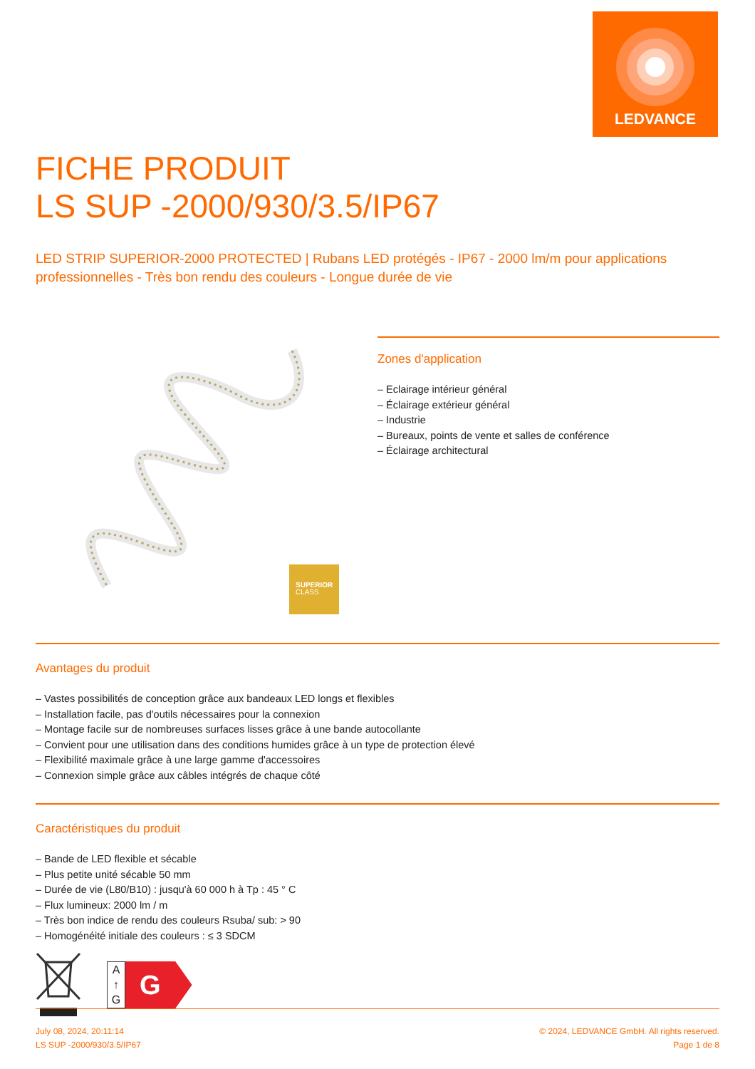LEDVANCE
FICHE PRODUIT
LS SUP -2000/930/3.5/IP67
LED STRIP SUPERIOR-2000 PROTECTED | Rubans LED protégés - IP67 - 2000 lm/m pour applications professionnelles - Très bon rendu des couleurs - Longue durée de vie
SUPERIOR
CLASS
Zones d'application
– Eclairage intérieur général
– Éclairage extérieur général
– Industrie
– Bureaux, points de vente et salles de conférence
– Éclairage architectural
Avantages du produit
– Vastes possibilités de conception grâce aux bandeaux LED longs et flexibles
– Installation facile, pas d'outils nécessaires pour la connexion
– Montage facile sur de nombreuses surfaces lisses grâce à une bande autocollante
– Convient pour une utilisation dans des conditions humides grâce à un type de protection élevé
– Flexibilité maximale grâce à une large gamme d'accessoires
– Connexion simple grâce aux câbles intégrés de chaque côté
Caractéristiques du produit
– Bande de LED flexible et sécable
– Plus petite unité sécable 50 mm
– Durée de vie (L80/B10) : jusqu'à 60 000 h à Tp : 45 ° C
– Flux lumineux: 2000 lm / m
– Très bon indice de rendu des couleurs Rsuba/ sub: > 90
– Homogénéité initiale des couleurs : ≤ 3 SDCM
A
↑
G
G
July 08, 2024, 20:11:14
LS SUP -2000/930/3.5/IP67
© 2024, LEDVANCE GmbH. All rights reserved.
Page 1 de 8